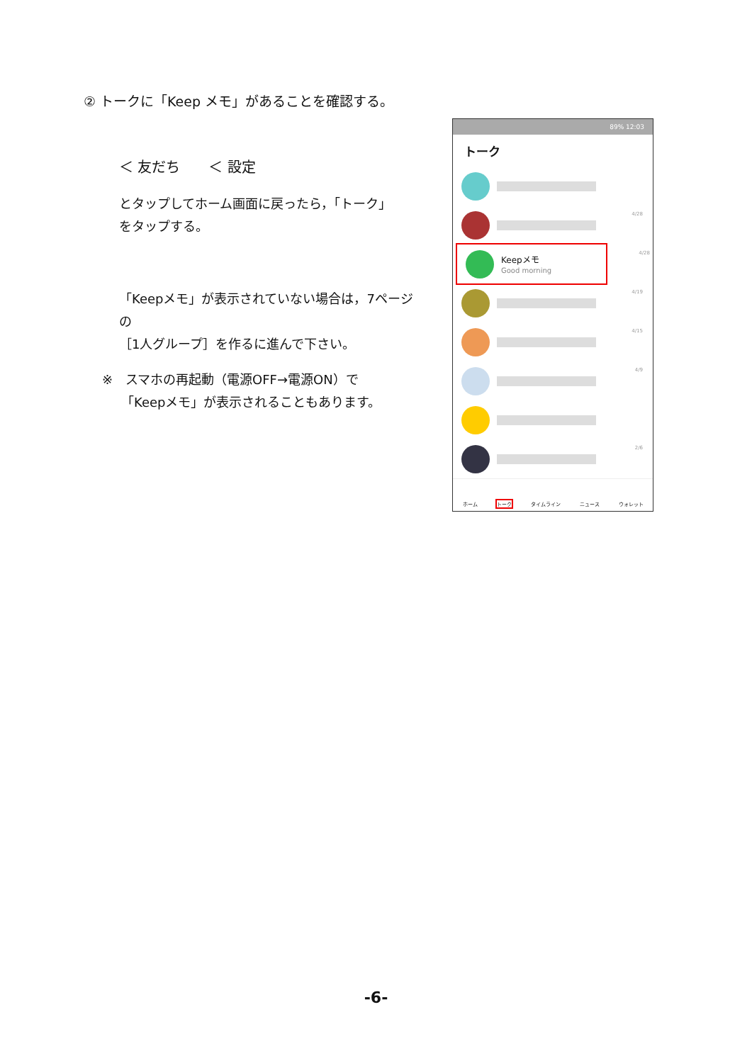② トークに「Keep メモ」があることを確認する。
＜ 友だち　　＜ 設定
とタップしてホーム画面に戻ったら，「トーク」
をタップする。
「Keepメモ」が表示されていない場合は，7ページの
［1人グループ］を作るに進んで下さい。
※　スマホの再起動（電源OFF→電源ON）で
　　「Keepメモ」が表示されることもあります。
89% 12:03
トーク
4/28
Keepメモ
Good morning
4/28
4/19
4/15
4/9
2/6
ホーム トーク タイムライン ニュース ウォレット
-6-